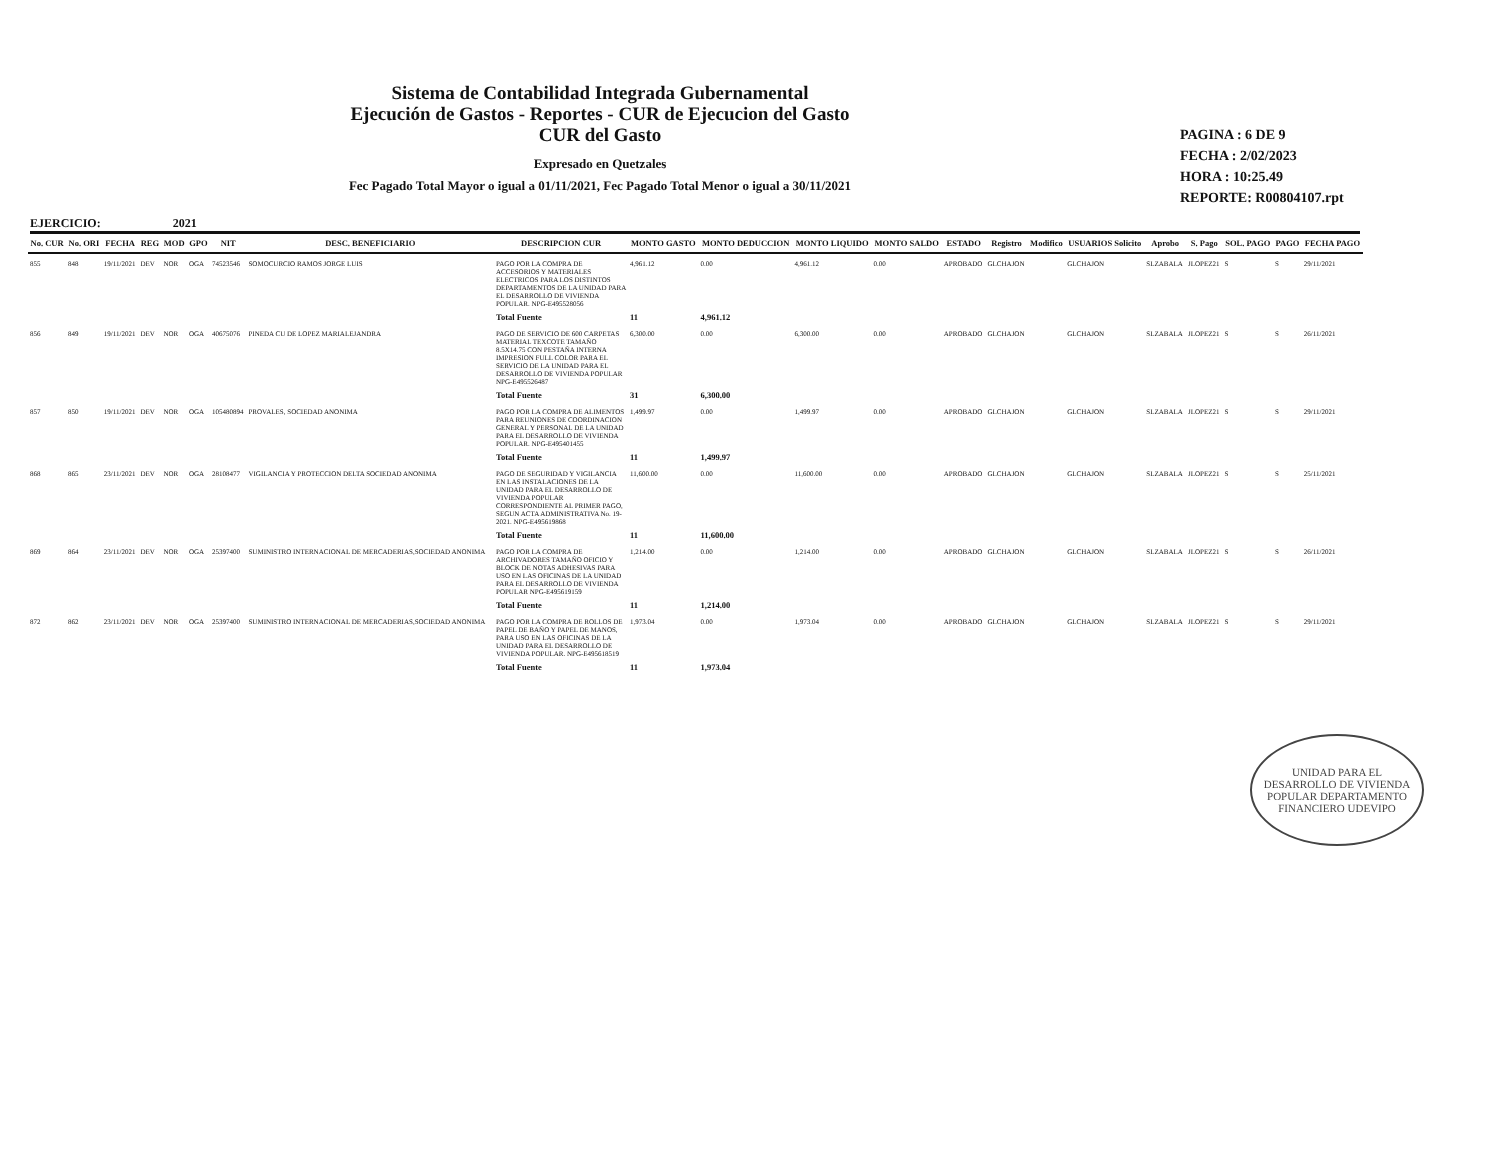Sistema de Contabilidad Integrada Gubernamental
Ejecución de Gastos - Reportes - CUR de Ejecucion del Gasto
CUR del Gasto
Expresado en Quetzales
Fec Pagado Total Mayor o igual a 01/11/2021, Fec Pagado Total Menor o igual a 30/11/2021
PAGINA : 6 DE 9
FECHA : 2/02/2023
HORA : 10:25.49
REPORTE: R00804107.rpt
EJERCICIO: 2021
| No. CUR | No. ORI | FECHA | REG | MOD | GPO | NIT | DESC. BENEFICIARIO | DESCRIPCION CUR | MONTO GASTO | MONTO DEDUCCION | MONTO LIQUIDO | MONTO SALDO | ESTADO | Registro | Modifico | USUARIOS Solicito | Aprobo | S. Pago | SOL. PAGO | PAGO | FECHA PAGO |
| --- | --- | --- | --- | --- | --- | --- | --- | --- | --- | --- | --- | --- | --- | --- | --- | --- | --- | --- | --- | --- | --- |
| 855 | 848 | 19/11/2021 | DEV | NOR | OGA | 74523546 | SOMOCURCIO RAMOS JORGE LUIS | PAGO POR LA COMPRA DE ACCESORIOS Y MATERIALES ELECTRICOS PARA LOS DISTINTOS DEPARTAMENTOS DE LA UNIDAD PARA EL DESARROLLO DE VIVIENDA POPULAR. NPG-E495528056 | 4,961.12 | 0.00 | 4,961.12 | 0.00 | APROBADO | GLCHAJON | | GLCHAJON | SLZABALA | JLOPEZ21 | S | S | 29/11/2021 |
| | | | | | | | | Total Fuente | 11 | 4,961.12 | | | | | | | | | | | |
| 856 | 849 | 19/11/2021 | DEV | NOR | OGA | 40675076 | PINEDA CU DE LOPEZ MARIALEJANDRA | PAGO DE SERVICIO DE 600 CARPETAS MATERIAL TEXCOTE TAMAÑO 8.5X14.75 CON PESTAÑA INTERNA IMPRESION FULL COLOR PARA EL SERVICIO DE LA UNIDAD PARA EL DESARROLLO DE VIVIENDA POPULAR NPG-E495526487 | 6,300.00 | 0.00 | 6,300.00 | 0.00 | APROBADO | GLCHAJON | | GLCHAJON | SLZABALA | JLOPEZ21 | S | S | 26/11/2021 |
| | | | | | | | | Total Fuente | 31 | 6,300.00 | | | | | | | | | | | |
| 857 | 850 | 19/11/2021 | DEV | NOR | OGA | 105480894 | PROVALES, SOCIEDAD ANONIMA | PAGO POR LA COMPRA DE ALIMENTOS PARA REUNIONES DE COORDINACION GENERAL Y PERSONAL DE LA UNIDAD PARA EL DESARROLLO DE VIVIENDA POPULAR. NPG-E495401455 | 1,499.97 | 0.00 | 1,499.97 | 0.00 | APROBADO | GLCHAJON | | GLCHAJON | SLZABALA | JLOPEZ21 | S | S | 29/11/2021 |
| | | | | | | | | Total Fuente | 11 | 1,499.97 | | | | | | | | | | | |
| 868 | 865 | 23/11/2021 | DEV | NOR | OGA | 28108477 | VIGILANCIA Y PROTECCION DELTA SOCIEDAD ANONIMA | PAGO DE SEGURIDAD Y VIGILANCIA EN LAS INSTALACIONES DE LA UNIDAD PARA EL DESARROLLO DE VIVIENDA POPULAR CORRESPONDIENTE AL PRIMER PAGO, SEGUN ACTA ADMINISTRATIVA No. 19-2021. NPG-E495619868 | 11,600.00 | 0.00 | 11,600.00 | 0.00 | APROBADO | GLCHAJON | | GLCHAJON | SLZABALA | JLOPEZ21 | S | S | 25/11/2021 |
| | | | | | | | | Total Fuente | 11 | 11,600.00 | | | | | | | | | | | |
| 869 | 864 | 23/11/2021 | DEV | NOR | OGA | 25397400 | SUMINISTRO INTERNACIONAL DE MERCADERIAS,SOCIEDAD ANONIMA | PAGO POR LA COMPRA DE ARCHIVADORES TAMAÑO OFICIO Y BLOCK DE NOTAS ADHESIVAS PARA USO EN LAS OFICINAS DE LA UNIDAD PARA EL DESARROLLO DE VIVIENDA POPULAR NPG-E495619159 | 1,214.00 | 0.00 | 1,214.00 | 0.00 | APROBADO | GLCHAJON | | GLCHAJON | SLZABALA | JLOPEZ21 | S | S | 26/11/2021 |
| | | | | | | | | Total Fuente | 11 | 1,214.00 | | | | | | | | | | | |
| 872 | 862 | 23/11/2021 | DEV | NOR | OGA | 25397400 | SUMINISTRO INTERNACIONAL DE MERCADERIAS,SOCIEDAD ANONIMA | PAGO POR LA COMPRA DE ROLLOS DE PAPEL DE BAÑO Y PAPEL DE MANOS, PARA USO EN LAS OFICINAS DE LA UNIDAD PARA EL DESARROLLO DE VIVIENDA POPULAR. NPG-E495618519 | 1,973.04 | 0.00 | 1,973.04 | 0.00 | APROBADO | GLCHAJON | | GLCHAJON | SLZABALA | JLOPEZ21 | S | S | 29/11/2021 |
| | | | | | | | | Total Fuente | 11 | 1,973.04 | | | | | | | | | | | |
UNIDAD PARA EL DESARROLLO DE VIVIENDA POPULAR DEPARTAMENTO FINANCIERO UDEVIPO